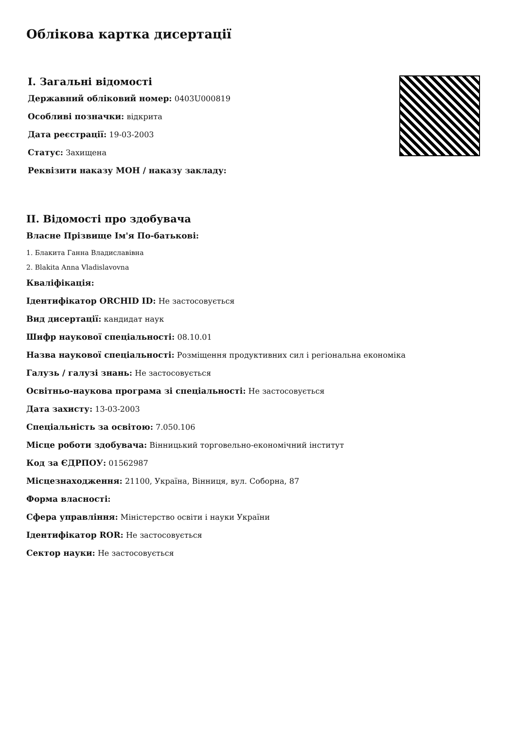Облікова картка дисертації
I. Загальні відомості
Державний обліковий номер: 0403U000819
Особливі позначки: відкрита
Дата реєстрації: 19-03-2003
Статус: Захищена
Реквізити наказу МОН / наказу закладу:
II. Відомості про здобувача
Власне Прізвище Ім'я По-батькові:
1. Блакита Ганна Владиславівна
2. Blakita Anna Vladislavovna
Кваліфікація:
Ідентифікатор ORCHID ID: Не застосовується
Вид дисертації: кандидат наук
Шифр наукової спеціальності: 08.10.01
Назва наукової спеціальності: Розміщення продуктивних сил і регіональна економіка
Галузь / галузі знань: Не застосовується
Освітньо-наукова програма зі спеціальності: Не застосовується
Дата захисту: 13-03-2003
Спеціальність за освітою: 7.050.106
Місце роботи здобувача: Вінницький торговельно-економічний інститут
Код за ЄДРПОУ: 01562987
Місцезнаходження: 21100, Україна, Вінниця, вул. Соборна, 87
Форма власності:
Сфера управління: Міністерство освіти і науки України
Ідентифікатор ROR: Не застосовується
Сектор науки: Не застосовується